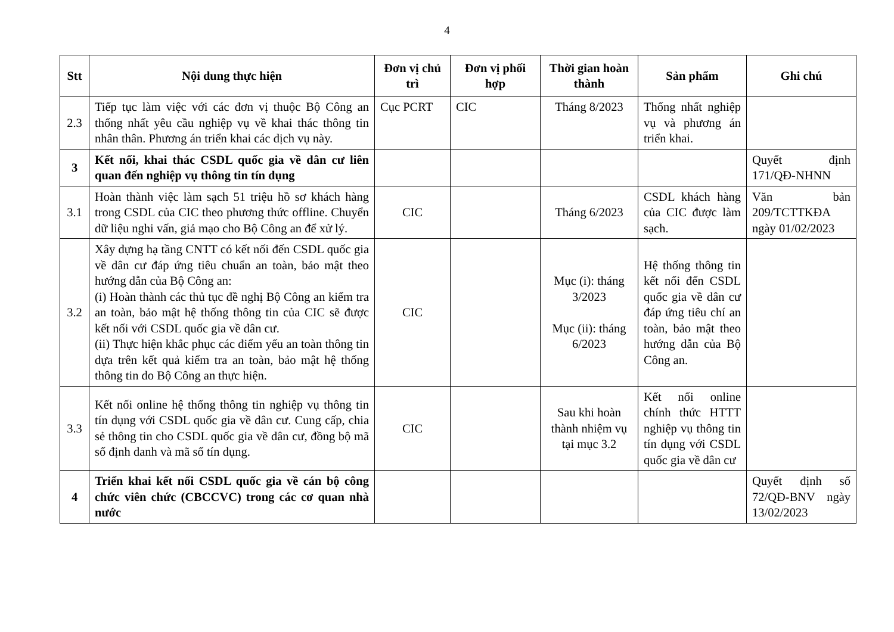4
| Stt | Nội dung thực hiện | Đơn vị chủ trì | Đơn vị phối hợp | Thời gian hoàn thành | Sản phẩm | Ghi chú |
| --- | --- | --- | --- | --- | --- | --- |
| 2.3 | Tiếp tục làm việc với các đơn vị thuộc Bộ Công an thống nhất yêu cầu nghiệp vụ về khai thác thông tin nhân thân. Phương án triển khai các dịch vụ này. | Cục PCRT | CIC | Tháng 8/2023 | Thống nhất nghiệp vụ và phương án triển khai. | |
| 3 | Kết nối, khai thác CSDL quốc gia về dân cư liên quan đến nghiệp vụ thông tin tín dụng | | | | | Quyết định 171/QĐ-NHNN |
| 3.1 | Hoàn thành việc làm sạch 51 triệu hồ sơ khách hàng trong CSDL của CIC theo phương thức offline. Chuyển dữ liệu nghi vấn, giả mạo cho Bộ Công an để xử lý. | CIC | | Tháng 6/2023 | CSDL khách hàng của CIC được làm sạch. | Văn bản 209/TCTTKĐA ngày 01/02/2023 |
| 3.2 | Xây dựng hạ tầng CNTT có kết nối đến CSDL quốc gia về dân cư đáp ứng tiêu chuẩn an toàn, bảo mật theo hướng dẫn của Bộ Công an: (i) Hoàn thành các thủ tục đề nghị Bộ Công an kiểm tra an toàn, bảo mật hệ thống thông tin của CIC sẽ được kết nối với CSDL quốc gia về dân cư. (ii) Thực hiện khắc phục các điểm yếu an toàn thông tin dựa trên kết quả kiểm tra an toàn, bảo mật hệ thống thông tin do Bộ Công an thực hiện. | CIC | | Mục (i): tháng 3/2023 Mục (ii): tháng 6/2023 | Hệ thống thông tin kết nối đến CSDL quốc gia về dân cư đáp ứng tiêu chí an toàn, bảo mật theo hướng dẫn của Bộ Công an. | |
| 3.3 | Kết nối online hệ thống thông tin nghiệp vụ thông tin tín dụng với CSDL quốc gia về dân cư. Cung cấp, chia sẻ thông tin cho CSDL quốc gia về dân cư, đồng bộ mã số định danh và mã số tín dụng. | CIC | | Sau khi hoàn thành nhiệm vụ tại mục 3.2 | Kết nối online chính thức HTTT nghiệp vụ thông tin tín dụng với CSDL quốc gia về dân cư | |
| 4 | Triển khai kết nối CSDL quốc gia về cán bộ công chức viên chức (CBCCVC) trong các cơ quan nhà nước | | | | | Quyết định số 72/QĐ-BNV ngày 13/02/2023 |